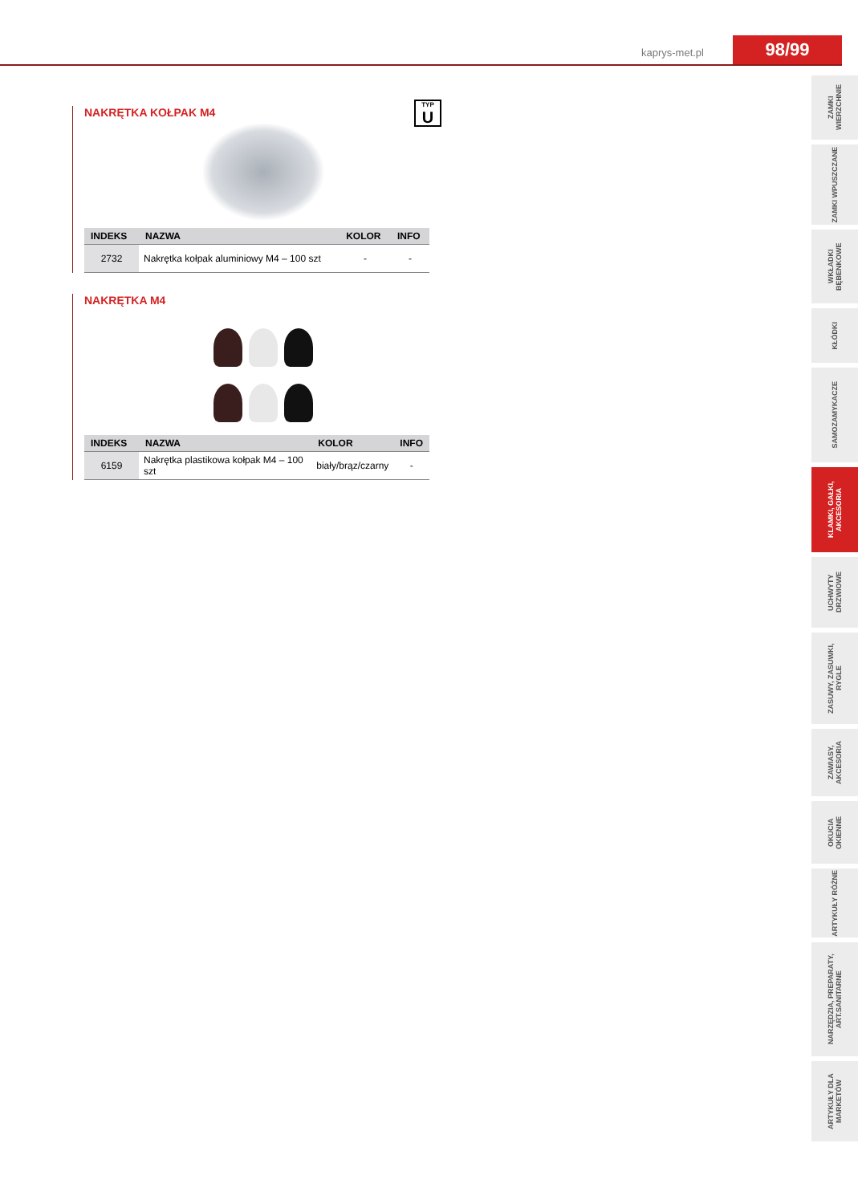kaprys-met.pl 98/99
ZAMKI WIERZCHNIE
ZAMKI WPUSZCZANE
WKŁADKI BĘBENKOWE
KŁÓDKI
SAMOZAMYKACZE
KLAMKI, GAŁKI, AKCESORIA
UCHWYTY DRZWIOWE
ZASUWY, ZASUWKI, RYGLE
ZAWIASY, AKCESORIA
OKUCIA OKIENNE
ARTYKUŁY RÓŻNE
NARZĘDZIA, PREPARATY, ART.SANITARNE
ARTYKUŁY DLA MARKETÓW
NAKRĘTKA KOŁPAK M4
TYP
U
| INDEKS | NAZWA | KOLOR | INFO |
| --- | --- | --- | --- |
| 2732 | Nakrętka kołpak aluminiowy M4 – 100 szt | - | - |
NAKRĘTKA M4
| INDEKS | NAZWA | KOLOR | INFO |
| --- | --- | --- | --- |
| 6159 | Nakrętka plastikowa kołpak M4 – 100 szt | biały/brąz/czarny | - |